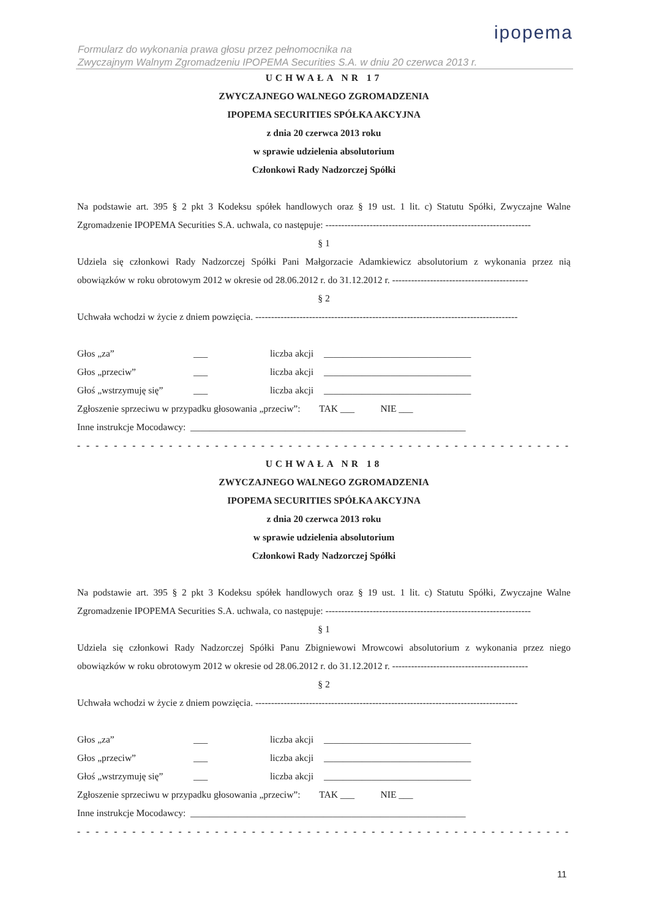ipopema
Formularz do wykonania prawa głosu przez pełnomocnika na
Zwyczajnym Walnym Zgromadzeniu IPOPEMA Securities S.A. w dniu 20 czerwca 2013 r.
UCHWAŁA NR 17
ZWYCZAJNEGO WALNEGO ZGROMADZENIA
IPOPEMA SECURITIES SPÓŁKA AKCYJNA
z dnia 20 czerwca 2013 roku
w sprawie udzielenia absolutorium
Członkowi Rady Nadzorczej Spółki
Na podstawie art. 395 § 2 pkt 3 Kodeksu spółek handlowych oraz § 19 ust. 1 lit. c) Statutu Spółki, Zwyczajne Walne Zgromadzenie IPOPEMA Securities S.A. uchwala, co następuje: -----------------------------------------------------------------
§ 1
Udziela się członkowi Rady Nadzorczej Spółki Pani Małgorzacie Adamkiewicz absolutorium z wykonania przez nią obowiązków w roku obrotowym 2012 w okresie od 28.06.2012 r. do 31.12.2012 r. -------------------------------------------
§ 2
Uchwała wchodzi w życie z dniem powzięcia. -----------------------------------------------------------------------------------
Głos „za” ___ liczba akcji _______________________________
Głos „przeciw” ___ liczba akcji _______________________________
Głoś „wstrzymuję się” ___ liczba akcji _______________________________
Zgłoszenie sprzeciwu w przypadku głosowania „przeciw”: TAK ___ NIE ___
Inne instrukcje Mocodawcy: __________________________________________________________
- - - - - - - - - - - - - - - - - - - - - - - - - - - - - - - - - - - - - - - - - - - - - - - - - - - - - - - - - - - - - - - - - - - -
UCHWAŁA NR 18
ZWYCZAJNEGO WALNEGO ZGROMADZENIA
IPOPEMA SECURITIES SPÓŁKA AKCYJNA
z dnia 20 czerwca 2013 roku
w sprawie udzielenia absolutorium
Członkowi Rady Nadzorczej Spółki
Na podstawie art. 395 § 2 pkt 3 Kodeksu spółek handlowych oraz § 19 ust. 1 lit. c) Statutu Spółki, Zwyczajne Walne Zgromadzenie IPOPEMA Securities S.A. uchwala, co następuje: -----------------------------------------------------------------
§ 1
Udziela się członkowi Rady Nadzorczej Spółki Panu Zbigniewowi Mrowcowi absolutorium z wykonania przez niego obowiązków w roku obrotowym 2012 w okresie od 28.06.2012 r. do 31.12.2012 r. -------------------------------------------
§ 2
Uchwała wchodzi w życie z dniem powzięcia. -----------------------------------------------------------------------------------
Głos „za” ___ liczba akcji _______________________________
Głos „przeciw” ___ liczba akcji _______________________________
Głoś „wstrzymuję się” ___ liczba akcji _______________________________
Zgłoszenie sprzeciwu w przypadku głosowania „przeciw”: TAK ___ NIE ___
Inne instrukcje Mocodawcy: __________________________________________________________
- - - - - - - - - - - - - - - - - - - - - - - - - - - - - - - - - - - - - - - - - - - - - - - - - - - - - - - - - - - - - - - - - - - -
11